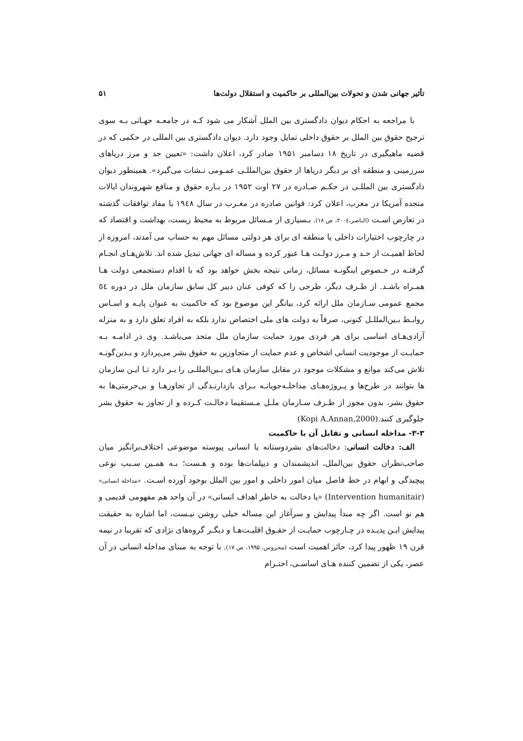تأثیر جهانی شدن و تحولات بین‌المللی بر حاکمیت و استقلال دولت‌ها ۵۱
با مراجعه به احکام دیوان دادگستری بین الملل آشکار می شود کـه در جامعـه جهـانی بـه سوی ترجیح حقوق بین الملل بر حقوق داخلی تمایل وجود دارد. دیوان دادگستری بین المللی در حکمی که در قضیه ماهیگیری در تاریخ ۱۸ دسامبر ۱۹۵۱ صادر کرد، اعلان داشت: «تعیین حد و مرز دریاهای سرزمینی و منطقه ای بر دیگر دریاها از حقوق بین‌المللـی عمـومی نـشات می‌گیرد». همینطور دیوان دادگستری بین المللـی در حکـم صـادره در ۲۷ اوت ۱۹۵۲ در بـاره حقوق و منافع شهروندان ایالات متحده آمریکا در مغرب، اعلان کرد: قوانین صادره در مغـرب در سال ۱۹٤۸ با مفاد توافقات گذشته در تعارض اسـت (الناصر،۲۰۰٤، ص ۱۸). بـسیاری از مـسائل مربوط به محیط زیست، بهداشت و اقتصاد که در چارچوب اختیارات داخلی یا منطقه ای برای هر دولتی مسائل مهم به حساب می آمدند، امروزه از لحاظ اهمیـت از حـد و مـرز دولـت هـا عبور کرده و مساله ای جهانی تبدیل شده اند. تلاش‌هـای انجـام گرفتـه در خـصوص اینگونـه مسائل، زمانی نتیجه بخش خواهد بود که با اقدام دستجمعی دولت هـا همـراه باشـد. از طـرف دیگر، طرحی را که کوفی عنان دبیر کل سابق سازمان ملل در دوره ٥٤ مجمع عمومی سـازمان ملل ارائه کرد، بیانگر این موضوع بود که حاکمیت به عنوان پایـه و اسـاس روابـط بـین‌المللـل کنونی، صرفاً به دولت های ملی اختصاص ندارد بلکه به افراد تعلق دارد و به منزله آزادی‌هـای اساسی برای هر فردی مورد حمایت سازمان ملل متحد می‌باشـد. وی در ادامـه بـه حمایـت از موجودیت انسانی اشخاص و عدم حمایت از متجاوزین به حقوق بشر می‌پردازد و بـدین‌گونـه تلاش می‌کند موانع و مشکلات موجود در مقابل سازمان هـای بـین‌المللـی را بـر دارد تـا ایـن سازمان ها بتوانند در طرح‌ها و پـروژه‌هـای مداخلـه‌جویانـه بـرای بازدارنـدگی از تجاوزهـا و بی‌حرمتی‌ها به حقوق بشر، بدون مجوز از طـرف سـازمان ملـل مـستقیما دخالـت کـرده و از تجاوز به حقوق بشر جلوگیری کنند.(Kopi A.Annan,2000)
۳-۳- مداخله انسانی و تقابل آن با حاکمیت
الف: دخالت انسانی: دخالت‌های بشردوستانه یا انسانی پیوسته موضوعی اختلاف‌برانگیز میان صاحب‌نظران حقوق بین‌الملل، اندیشمندان و دیپلمات‌ها بوده و هـست؛ بـه همـین سـبب نوعی پیچیدگی و ابهام در خط فاصل میان امور داخلی و امور بین الملل بوجود آورده اسـت. «مداخله انسانی» (Intervention humanitair) «یا دخالت به خاطر اهداف انسانی» در آن واحد هم مفهومی قدیمی و هم نو است. اگر چه مبدأ پیدایش و سرآغاز این مساله خیلی روشن نیـست، اما اشاره به حقیقت پیدایش ایـن پدیـده در چـارچوب حمایـت از حقـوق اقلیـت‌هـا و دیگـر گروه‌های نژادی که تقریبا در نیمه قرن ۱۹ ظهور پیدا کرد، حائز اهمیت است (محروس، ۱۹۹۵، ص ۱۷). با توجه به مبنای مداخله انسانی در آن عصر، یکی از تضمین کننده هـای اساسـی، احتـرام